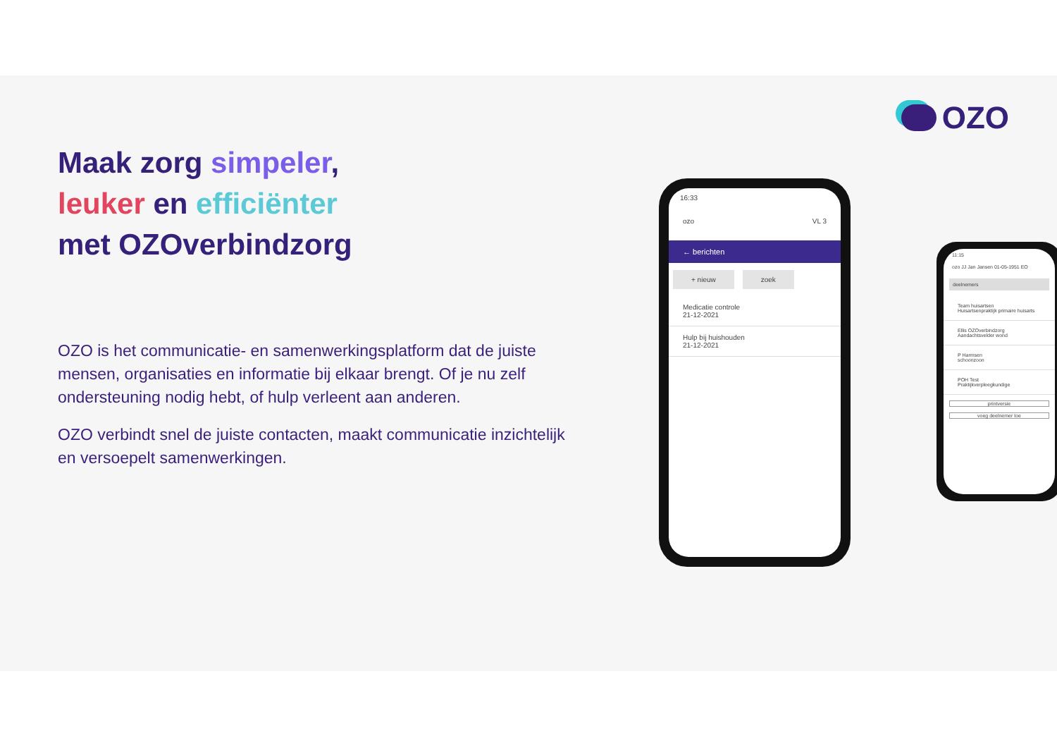Maak zorg simpeler,
leuker en efficiënter
met OZOverbindzorg
OZO is het communicatie- en samenwerkingsplatform dat de juiste mensen, organisaties en informatie bij elkaar brengt. Of je nu zelf ondersteuning nodig hebt, of hulp verleent aan anderen.
OZO verbindt snel de juiste contacten, maakt communicatie inzichtelijk en versoepelt samenwerkingen.
OZO
16:33
ozo VL 3
← berichten
+ nieuw zoek
Medicatie controle
21-12-2021
Hulp bij huishouden
21-12-2021
11:15
ozo JJ Jan Jansen 01-05-1951 EO
deelnemers
Team huisartsen
Huisartsenpraktijk primaire huisarts
Ellis OZOverbindzorg
Aandachtsvelder wond
P Harmsen
schoonzoon
POH Test
Praktijkverpleegkundige
printversie
voeg deelnemer toe